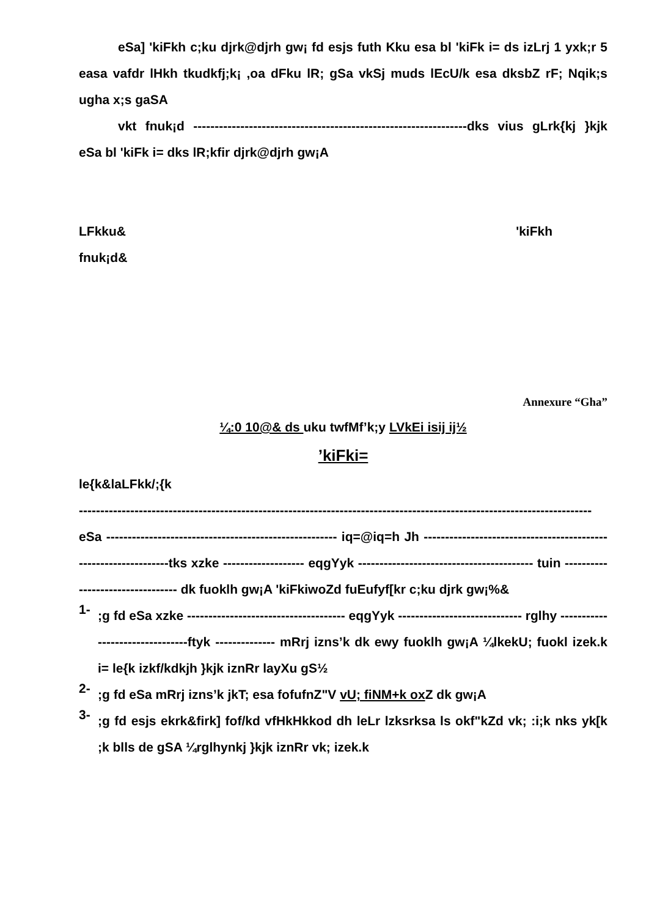eSa] 'kiFkh c;ku djrk@djrh gw¡ fd esjs futh Kku esa bl 'kiFk i= ds izLrj 1 yxk;r 5 easa vafdr lHkh tkudkfj;k¡ ,oa dFku lR; gSa vkSj muds lEcU/k esa dksbZ rF; Nqik;s ugha x;s gaSA
vkt fnuk¡d ----------------------------------------------------------------dks vius gLrk{kj }kjk eSa bl 'kiFk i= dks lR;kfir djrk@djrh gw¡A
LFkku& 'kiFkh
fnuk¡d&
Annexure “Gha”
¼:0 10@& ds uku twfMf’k;y LVkEi isij ij½
’kiFki=
le{k&laLFkk/;{k
------------------------------------------------------------------------------------------------------------------------
eSa ------------------------------------------------------ iq=@iq=h Jh ----------------------------------------------------------------tks xzke ------------------- eqgYyk ----------------------------------------- tuin --------------------------------- dk fuoklh gw¡A 'kiFkiwoZd fuEufyf[kr c;ku djrk gw¡%&
1-
;g fd eSa xzke ------------------------------------- eqgYyk ----------------------------- rglhy --------------------------------ftyk -------------- mRrj izns’k dk ewy fuoklh gw¡A ¼lkekU; fuokl izek.k i= le{k izkf/kdkjh }kjk iznRr layXu gS½
2-
;g fd eSa mRrj izns’k jkT; esa fofufnZ"V vU; fiNM+k ox Z dk gw¡A
3-
;g fd esjs ekrk&firk] fof/kd vfHkHkkod dh leLr lzksrksa ls okf"kZd vk; :i;k nks yk[k ;k blls de gSA ¼rglhynkj }kjk iznRr vk; izek.k